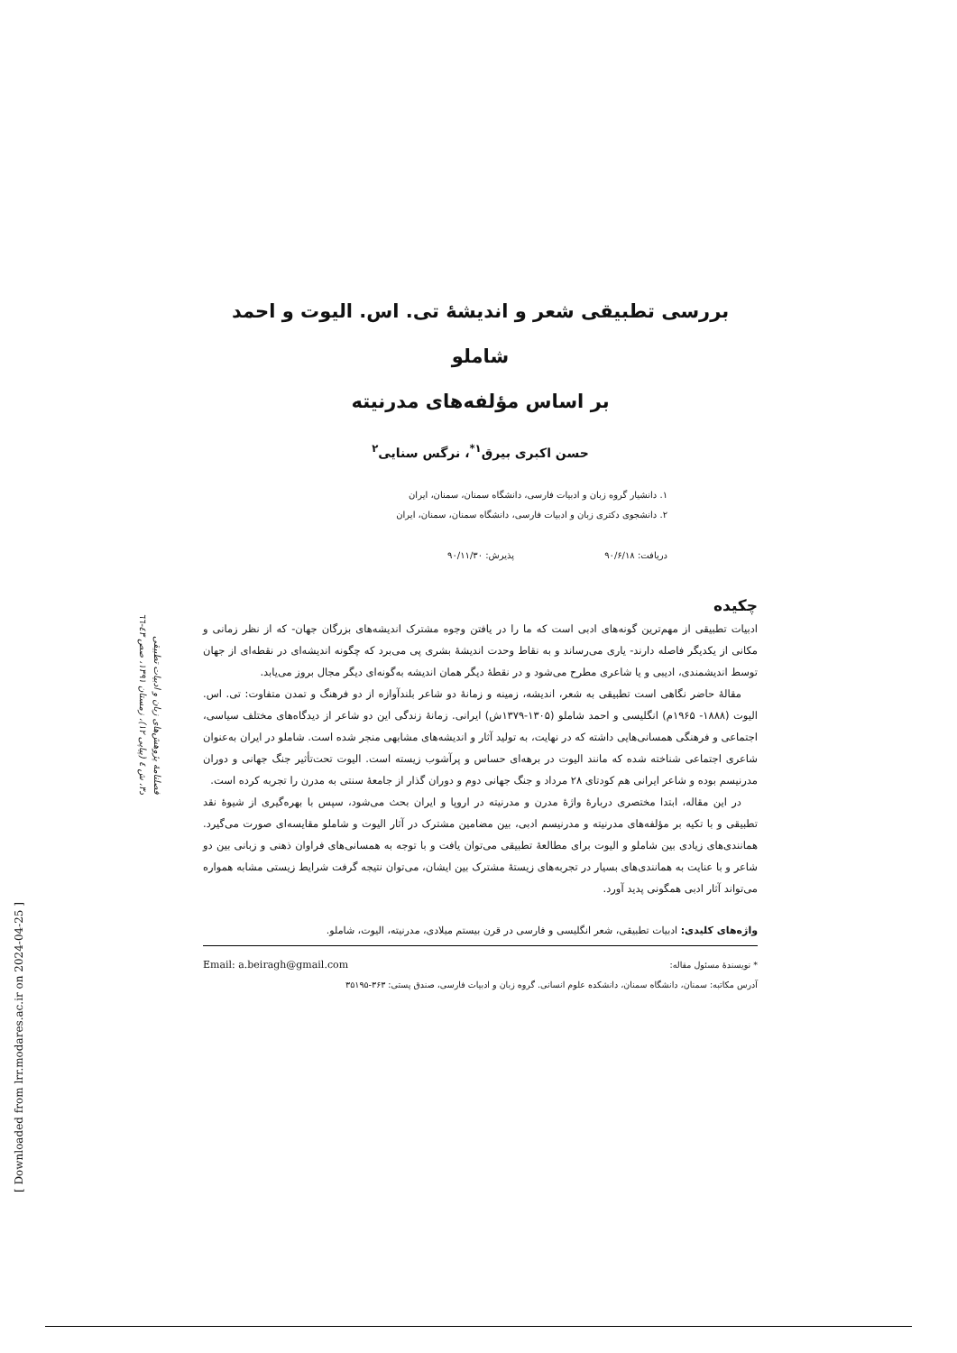بررسی تطبیقی شعر و اندیشهٔ تی. اس. الیوت و احمد شاملو
بر اساس مؤلفه‌های مدرنیته
حسن اکبری بیرق<sup>۱*</sup>، نرگس سنایی<sup>۲</sup>
۱. دانشیار گروه زبان و ادبیات فارسی، دانشگاه سمنان، سمنان، ایران
۲. دانشجوی دکتری زبان و ادبیات فارسی، دانشگاه سمنان، سمنان، ایران
دریافت: ۹۰/۶/۱۸ پذیرش: ۹۰/۱۱/۳۰
چکیده
ادبیات تطبیقی از مهم‌ترین گونه‌های ادبی است که ما را در یافتن وجوه مشترک اندیشه‌های بزرگان جهان- که از نظر زمانی و مکانی از یکدیگر فاصله دارند- یاری می‌رساند و به نقاط وحدت اندیشهٔ بشری پی می‌برد که چگونه اندیشه‌ای در نقطه‌ای از جهان توسط اندیشمندی، ادیبی و یا شاعری مطرح می‌شود و در نقطهٔ دیگر همان اندیشه به‌گونه‌ای دیگر مجال بروز می‌یابد.
مقالهٔ حاضر نگاهی است تطبیقی به شعر، اندیشه، زمینه و زمانهٔ دو شاعر بلندآوازه از دو فرهنگ و تمدن متفاوت: تی. اس. الیوت (۱۸۸۸- ۱۹۶۵م) انگلیسی و احمد شاملو (۱۳۰۵-۱۳۷۹ش) ایرانی. زمانهٔ زندگی این دو شاعر از دیدگاه‌های مختلف سیاسی، اجتماعی و فرهنگی همسانی‌هایی داشته که در نهایت، به تولید آثار و اندیشه‌های مشابهی منجر شده است. شاملو در ایران به‌عنوان شاعری اجتماعی شناخته شده که مانند الیوت در برهه‌ای حساس و پرآشوب زیسته است. الیوت تحت‌تأثیر جنگ جهانی و دوران مدرنیسم بوده و شاعر ایرانی هم کودتای ۲۸ مرداد و جنگ جهانی دوم و دوران گذار از جامعهٔ سنتی به مدرن را تجربه کرده است.
در این مقاله، ابتدا مختصری دربارهٔ واژهٔ مدرن و مدرنیته در اروپا و ایران بحث می‌شود، سپس با بهره‌گیری از شیوهٔ نقد تطبیقی و با تکیه بر مؤلفه‌های مدرنیته و مدرنیسم ادبی، بین مضامین مشترک در آثار الیوت و شاملو مقایسه‌ای صورت می‌گیرد. همانندی‌های زیادی بین شاملو و الیوت برای مطالعهٔ تطبیقی می‌توان یافت و با توجه به همسانی‌های فراوان ذهنی و زبانی بین دو شاعر و با عنایت به همانندی‌های بسیار در تجربه‌های زیستهٔ مشترک بین ایشان، می‌توان نتیجه گرفت شرایط زیستی مشابه همواره می‌تواند آثار ادبی همگونی پدید آورد.
واژه‌های کلیدی: ادبیات تطبیقی، شعر انگلیسی و فارسی در قرن بیستم میلادی، مدرنیته، الیوت، شاملو.
* نویسندهٔ مسئول مقاله: Email: a.beiragh@gmail.com
آدرس مکاتبه: سمنان، دانشگاه سمنان، دانشکده علوم انسانی. گروه زبان و ادبیات فارسی، صندق پستی: ۳۶۳-۳۵۱۹۵
فصلنامهٔ پژوهش‌های زبان و ادبیات تطبیقی
د۳، ش ٤ (پیاپی ۱۲)، زمستان ۱۳۹۱، صص ٤۳-٦٦
[ Downloaded from lrr.modares.ac.ir on 2024-04-25 ]